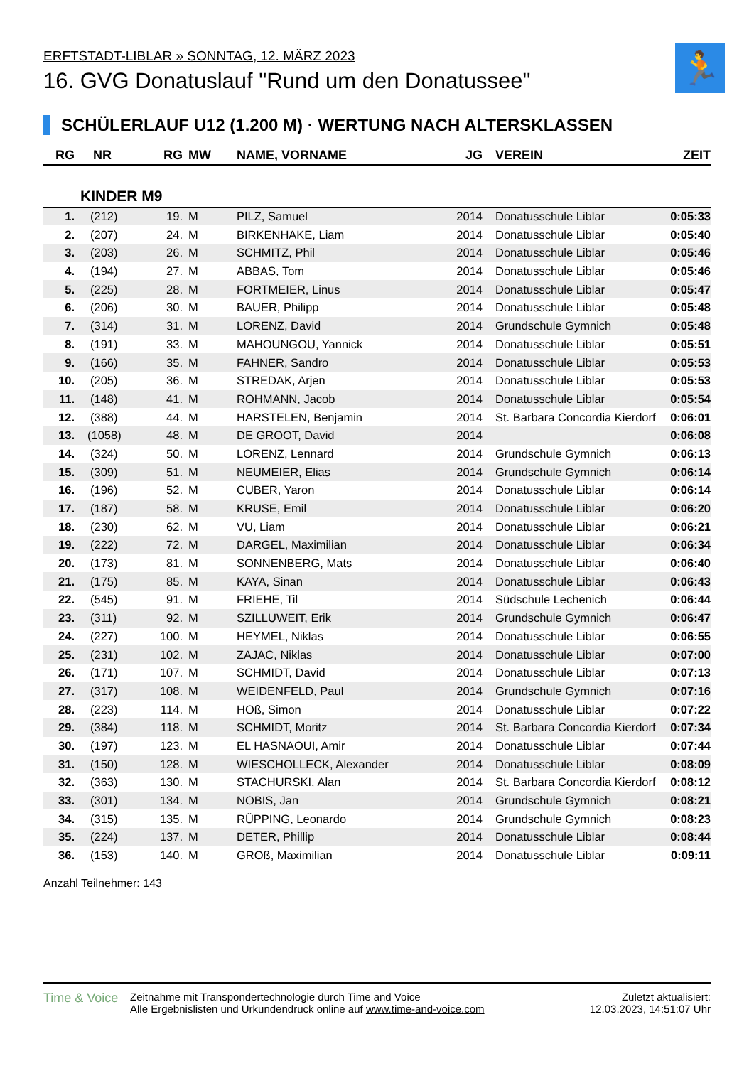ERFTSTADT-LIBLAR » SONNTAG, 12. MÄRZ 2023
16. GVG Donatuslauf "Rund um den Donatussee"
🏃
SCHÜLERLAUF U12 (1.200 M) · WERTUNG NACH ALTERSKLASSEN
| RG | NR | RG | MW | NAME, VORNAME | JG | VEREIN | ZEIT |
| --- | --- | --- | --- | --- | --- | --- | --- |
| KINDER M9 | | | | | | | |
| 1. | (212) | 19. | M | PILZ, Samuel | 2014 | Donatusschule Liblar | 0:05:33 |
| 2. | (207) | 24. | M | BIRKENHAKE, Liam | 2014 | Donatusschule Liblar | 0:05:40 |
| 3. | (203) | 26. | M | SCHMITZ, Phil | 2014 | Donatusschule Liblar | 0:05:46 |
| 4. | (194) | 27. | M | ABBAS, Tom | 2014 | Donatusschule Liblar | 0:05:46 |
| 5. | (225) | 28. | M | FORTMEIER, Linus | 2014 | Donatusschule Liblar | 0:05:47 |
| 6. | (206) | 30. | M | BAUER, Philipp | 2014 | Donatusschule Liblar | 0:05:48 |
| 7. | (314) | 31. | M | LORENZ, David | 2014 | Grundschule Gymnich | 0:05:48 |
| 8. | (191) | 33. | M | MAHOUNGOU, Yannick | 2014 | Donatusschule Liblar | 0:05:51 |
| 9. | (166) | 35. | M | FAHNER, Sandro | 2014 | Donatusschule Liblar | 0:05:53 |
| 10. | (205) | 36. | M | STREDAK, Arjen | 2014 | Donatusschule Liblar | 0:05:53 |
| 11. | (148) | 41. | M | ROHMANN, Jacob | 2014 | Donatusschule Liblar | 0:05:54 |
| 12. | (388) | 44. | M | HARSTELEN, Benjamin | 2014 | St. Barbara Concordia Kierdorf | 0:06:01 |
| 13. | (1058) | 48. | M | DE GROOT, David | 2014 | | 0:06:08 |
| 14. | (324) | 50. | M | LORENZ, Lennard | 2014 | Grundschule Gymnich | 0:06:13 |
| 15. | (309) | 51. | M | NEUMEIER, Elias | 2014 | Grundschule Gymnich | 0:06:14 |
| 16. | (196) | 52. | M | CUBER, Yaron | 2014 | Donatusschule Liblar | 0:06:14 |
| 17. | (187) | 58. | M | KRUSE, Emil | 2014 | Donatusschule Liblar | 0:06:20 |
| 18. | (230) | 62. | M | VU, Liam | 2014 | Donatusschule Liblar | 0:06:21 |
| 19. | (222) | 72. | M | DARGEL, Maximilian | 2014 | Donatusschule Liblar | 0:06:34 |
| 20. | (173) | 81. | M | SONNENBERG, Mats | 2014 | Donatusschule Liblar | 0:06:40 |
| 21. | (175) | 85. | M | KAYA, Sinan | 2014 | Donatusschule Liblar | 0:06:43 |
| 22. | (545) | 91. | M | FRIEHE, Til | 2014 | Südschule Lechenich | 0:06:44 |
| 23. | (311) | 92. | M | SZILLUWEIT, Erik | 2014 | Grundschule Gymnich | 0:06:47 |
| 24. | (227) | 100. | M | HEYMEL, Niklas | 2014 | Donatusschule Liblar | 0:06:55 |
| 25. | (231) | 102. | M | ZAJAC, Niklas | 2014 | Donatusschule Liblar | 0:07:00 |
| 26. | (171) | 107. | M | SCHMIDT, David | 2014 | Donatusschule Liblar | 0:07:13 |
| 27. | (317) | 108. | M | WEIDENFELD, Paul | 2014 | Grundschule Gymnich | 0:07:16 |
| 28. | (223) | 114. | M | HOß, Simon | 2014 | Donatusschule Liblar | 0:07:22 |
| 29. | (384) | 118. | M | SCHMIDT, Moritz | 2014 | St. Barbara Concordia Kierdorf | 0:07:34 |
| 30. | (197) | 123. | M | EL HASNAOUI, Amir | 2014 | Donatusschule Liblar | 0:07:44 |
| 31. | (150) | 128. | M | WIESCHOLLECK, Alexander | 2014 | Donatusschule Liblar | 0:08:09 |
| 32. | (363) | 130. | M | STACHURSKI, Alan | 2014 | St. Barbara Concordia Kierdorf | 0:08:12 |
| 33. | (301) | 134. | M | NOBIS, Jan | 2014 | Grundschule Gymnich | 0:08:21 |
| 34. | (315) | 135. | M | RÜPPING, Leonardo | 2014 | Grundschule Gymnich | 0:08:23 |
| 35. | (224) | 137. | M | DETER, Phillip | 2014 | Donatusschule Liblar | 0:08:44 |
| 36. | (153) | 140. | M | GROß, Maximilian | 2014 | Donatusschule Liblar | 0:09:11 |
Anzahl Teilnehmer: 143
Time & Voice
Zeitnahme mit Transpondertechnologie durch Time and Voice
Alle Ergebnislisten und Urkundendruck online auf www.time-and-voice.com
Zuletzt aktualisiert:
12.03.2023, 14:51:07 Uhr